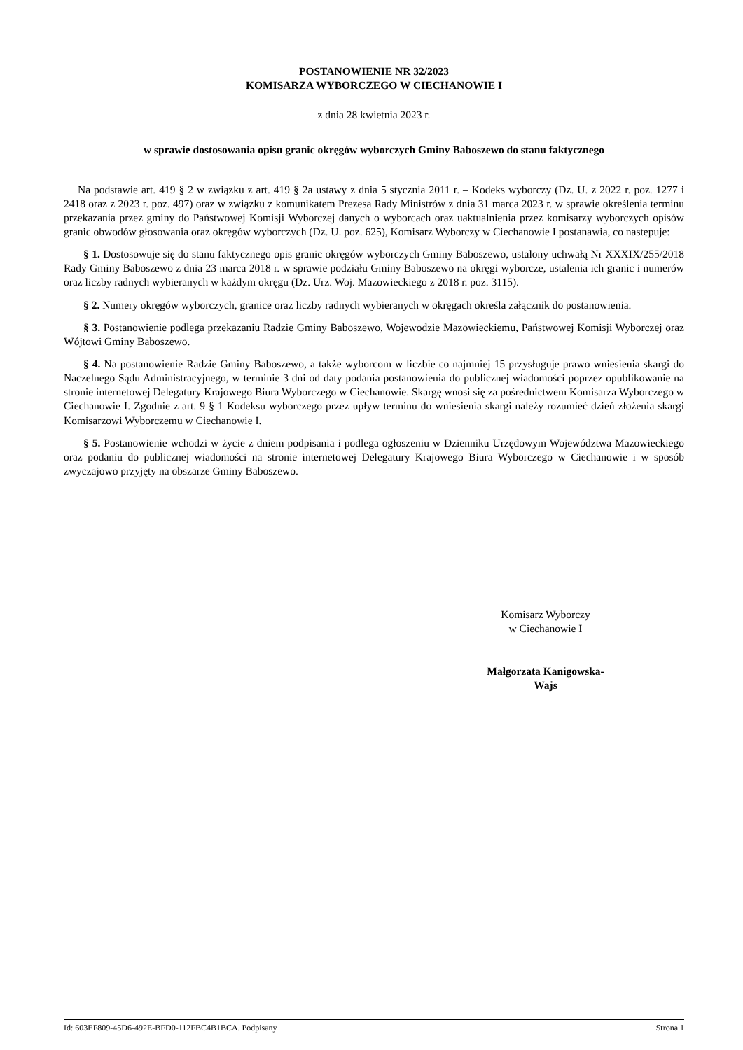POSTANOWIENIE NR 32/2023
KOMISARZA WYBORCZEGO W CIECHANOWIE I
z dnia 28 kwietnia 2023 r.
w sprawie dostosowania opisu granic okręgów wyborczych Gminy Baboszewo do stanu faktycznego
Na podstawie art. 419 § 2 w związku z art. 419 § 2a ustawy z dnia 5 stycznia 2011 r. – Kodeks wyborczy (Dz. U. z 2022 r. poz. 1277 i 2418 oraz z 2023 r. poz. 497) oraz w związku z komunikatem Prezesa Rady Ministrów z dnia 31 marca 2023 r. w sprawie określenia terminu przekazania przez gminy do Państwowej Komisji Wyborczej danych o wyborcach oraz uaktualnienia przez komisarzy wyborczych opisów granic obwodów głosowania oraz okręgów wyborczych (Dz. U. poz. 625), Komisarz Wyborczy w Ciechanowie I postanawia, co następuje:
§ 1. Dostosowuje się do stanu faktycznego opis granic okręgów wyborczych Gminy Baboszewo, ustalony uchwałą Nr XXXIX/255/2018 Rady Gminy Baboszewo z dnia 23 marca 2018 r. w sprawie podziału Gminy Baboszewo na okręgi wyborcze, ustalenia ich granic i numerów oraz liczby radnych wybieranych w każdym okręgu (Dz. Urz. Woj. Mazowieckiego z 2018 r. poz. 3115).
§ 2. Numery okręgów wyborczych, granice oraz liczby radnych wybieranych w okręgach określa załącznik do postanowienia.
§ 3. Postanowienie podlega przekazaniu Radzie Gminy Baboszewo, Wojewodzie Mazowieckiemu, Państwowej Komisji Wyborczej oraz Wójtowi Gminy Baboszewo.
§ 4. Na postanowienie Radzie Gminy Baboszewo, a także wyborcom w liczbie co najmniej 15 przysługuje prawo wniesienia skargi do Naczelnego Sądu Administracyjnego, w terminie 3 dni od daty podania postanowienia do publicznej wiadomości poprzez opublikowanie na stronie internetowej Delegatury Krajowego Biura Wyborczego w Ciechanowie. Skargę wnosi się za pośrednictwem Komisarza Wyborczego w Ciechanowie I. Zgodnie z art. 9 § 1 Kodeksu wyborczego przez upływ terminu do wniesienia skargi należy rozumieć dzień złożenia skargi Komisarzowi Wyborczemu w Ciechanowie I.
§ 5. Postanowienie wchodzi w życie z dniem podpisania i podlega ogłoszeniu w Dzienniku Urzędowym Województwa Mazowieckiego oraz podaniu do publicznej wiadomości na stronie internetowej Delegatury Krajowego Biura Wyborczego w Ciechanowie i w sposób zwyczajowo przyjęty na obszarze Gminy Baboszewo.
Komisarz Wyborczy
w Ciechanowie I
Małgorzata Kanigowska-
Wajs
Id: 603EF809-45D6-492E-BFD0-112FBC4B1BCA. Podpisany Strona 1